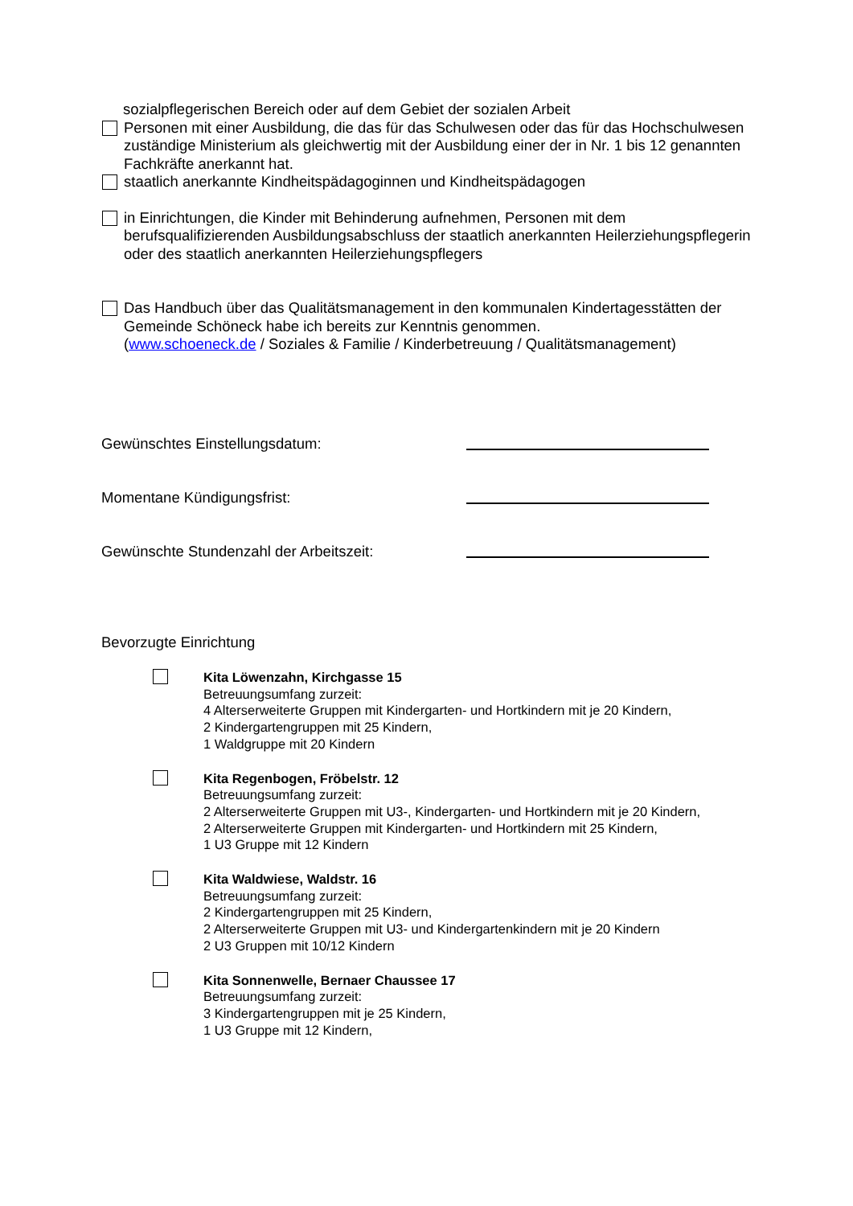sozialpflegerischen Bereich oder auf dem Gebiet der sozialen Arbeit
Personen mit einer Ausbildung, die das für das Schulwesen oder das für das Hochschulwesen zuständige Ministerium als gleichwertig mit der Ausbildung einer der in Nr. 1 bis 12 genannten Fachkräfte anerkannt hat.
staatlich anerkannte Kindheitspädagoginnen und Kindheitspädagogen
in Einrichtungen, die Kinder mit Behinderung aufnehmen, Personen mit dem berufsqualifizierenden Ausbildungsabschluss der staatlich anerkannten Heilerziehungspflegerin oder des staatlich anerkannten Heilerziehungspflegers
Das Handbuch über das Qualitätsmanagement in den kommunalen Kindertagesstätten der Gemeinde Schöneck habe ich bereits zur Kenntnis genommen.
(www.schoeneck.de / Soziales & Familie / Kinderbetreuung / Qualitätsmanagement)
Gewünschtes Einstellungsdatum:
Momentane Kündigungsfrist:
Gewünschte Stundenzahl der Arbeitszeit:
Bevorzugte Einrichtung
Kita Löwenzahn, Kirchgasse 15
Betreuungsumfang zurzeit:
4 Alterserweiterte Gruppen mit Kindergarten- und Hortkindern mit je 20 Kindern,
2 Kindergartengruppen mit 25 Kindern,
1 Waldgruppe mit 20 Kindern
Kita Regenbogen, Fröbelstr. 12
Betreuungsumfang zurzeit:
2 Alterserweiterte Gruppen mit U3-, Kindergarten- und Hortkindern mit je 20 Kindern,
2 Alterserweiterte Gruppen mit Kindergarten- und Hortkindern mit 25 Kindern,
1 U3 Gruppe mit 12 Kindern
Kita Waldwiese, Waldstr. 16
Betreuungsumfang zurzeit:
2 Kindergartengruppen mit 25 Kindern,
2 Alterserweiterte Gruppen mit U3- und Kindergartenkindern mit je 20 Kindern
2 U3 Gruppen mit 10/12 Kindern
Kita Sonnenwelle, Bernaer Chaussee 17
Betreuungsumfang zurzeit:
3 Kindergartengruppen mit je 25 Kindern,
1 U3 Gruppe mit 12 Kindern,